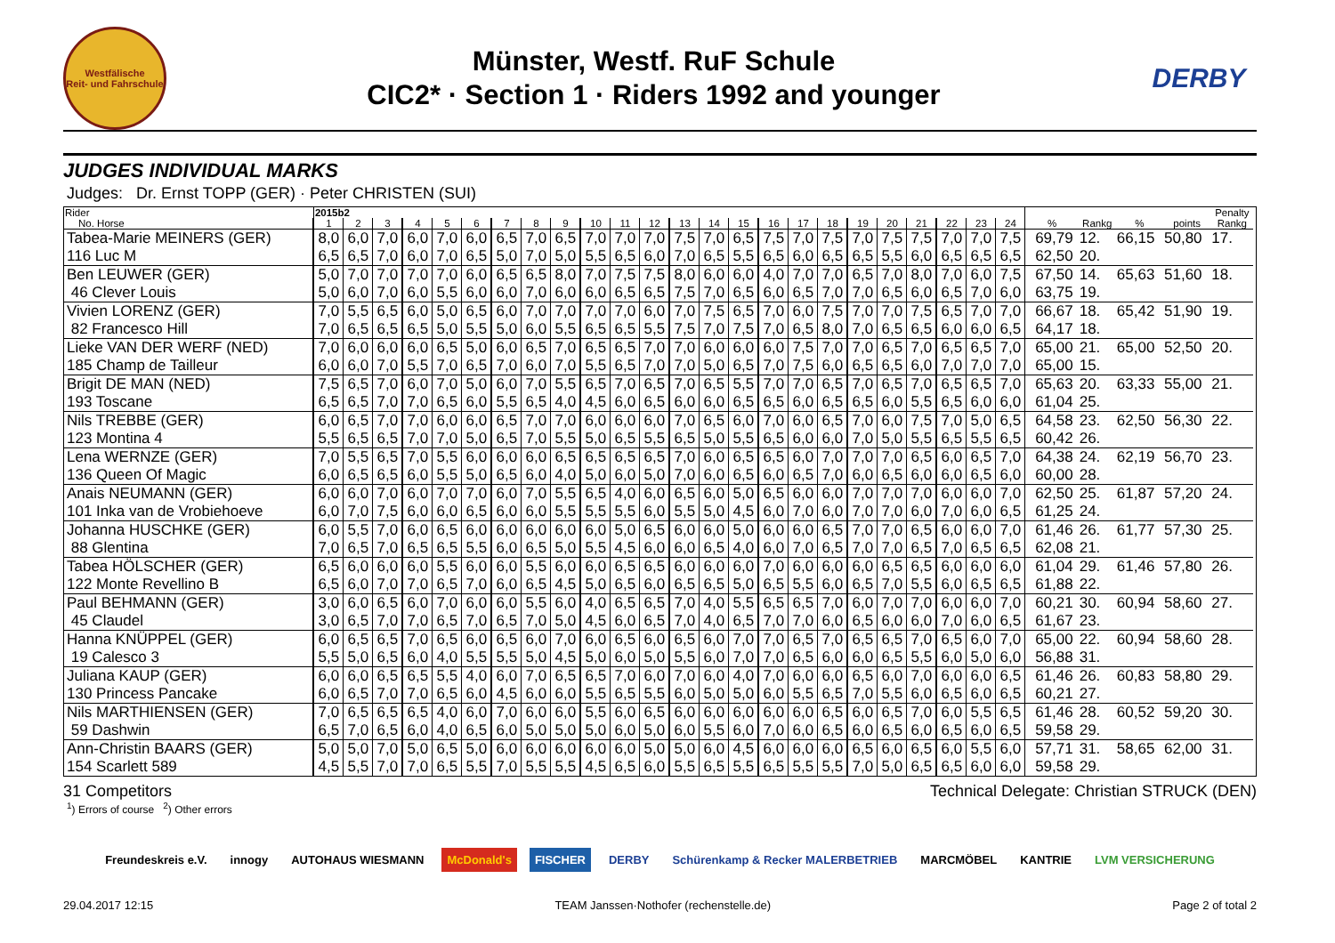Westfälische
Reit- und Fahrschule
Münster, Westf. RuF Schule
CIC2* · Section 1 · Riders 1992 and younger
DERBY
JUDGES INDIVIDUAL MARKS
Judges: Dr. Ernst TOPP (GER) · Peter CHRISTEN (SUI)
| Rider | 2015b2 | | | | | | | | | | | | | | | | | | | | | | | | | | | | Penalty | |
| --- | --- | --- | --- | --- | --- | --- | --- | --- | --- | --- | --- | --- | --- | --- | --- | --- | --- | --- | --- | --- | --- | --- | --- | --- | --- | --- | --- | --- | --- | --- |
| No. Horse | 1 | 2 | 3 | 4 | 5 | 6 | 7 | 8 | 9 | 10 | 11 | 12 | 13 | 14 | 15 | 16 | 17 | 18 | 19 | 20 | 21 | 22 | 23 | 24 | % | Rankg | % | points | Rankg | |
| Tabea-Marie MEINERS (GER) | 8,0 | 6,0 | 7,0 | 6,0 | 7,0 | 6,0 | 6,5 | 7,0 | 6,5 | 7,0 | 7,0 | 7,0 | 7,5 | 7,0 | 6,5 | 7,5 | 7,0 | 7,5 | 7,0 | 7,5 | 7,5 | 7,0 | 7,0 | 7,5 | 69,79 | 12. | 66,15 | 50,80 | 17. | |
| 116 Luc M | 6,5 | 6,5 | 7,0 | 6,0 | 7,0 | 6,5 | 5,0 | 7,0 | 5,0 | 5,5 | 6,5 | 6,0 | 7,0 | 6,5 | 5,5 | 6,5 | 6,0 | 6,5 | 6,5 | 5,5 | 6,0 | 6,5 | 6,5 | 6,5 | 62,50 | 20. | | | | |
| Ben LEUWER (GER) | 5,0 | 7,0 | 7,0 | 7,0 | 7,0 | 6,0 | 6,5 | 6,5 | 8,0 | 7,0 | 7,5 | 7,5 | 8,0 | 6,0 | 6,0 | 4,0 | 7,0 | 7,0 | 6,5 | 7,0 | 8,0 | 7,0 | 6,0 | 7,5 | 67,50 | 14. | 65,63 | 51,60 | 18. | |
| 46 Clever Louis | 5,0 | 6,0 | 7,0 | 6,0 | 5,5 | 6,0 | 6,0 | 7,0 | 6,0 | 6,0 | 6,5 | 6,5 | 7,5 | 7,0 | 6,5 | 6,0 | 6,5 | 7,0 | 7,0 | 6,5 | 6,0 | 6,5 | 7,0 | 6,0 | 63,75 | 19. | | | | |
| Vivien LORENZ (GER) | 7,0 | 5,5 | 6,5 | 6,0 | 5,0 | 6,5 | 6,0 | 7,0 | 7,0 | 7,0 | 7,0 | 6,0 | 7,0 | 7,5 | 6,5 | 7,0 | 6,0 | 7,5 | 7,0 | 7,0 | 7,5 | 6,5 | 7,0 | 7,0 | 66,67 | 18. | 65,42 | 51,90 | 19. | |
| 82 Francesco Hill | 7,0 | 6,5 | 6,5 | 6,5 | 5,0 | 5,5 | 5,0 | 6,0 | 5,5 | 6,5 | 6,5 | 5,5 | 7,5 | 7,0 | 7,5 | 7,0 | 6,5 | 8,0 | 7,0 | 6,5 | 6,5 | 6,0 | 6,0 | 6,5 | 64,17 | 18. | | | | |
| Lieke VAN DER WERF (NED) | 7,0 | 6,0 | 6,0 | 6,0 | 6,5 | 5,0 | 6,0 | 6,5 | 7,0 | 6,5 | 6,5 | 7,0 | 7,0 | 6,0 | 6,0 | 6,0 | 7,5 | 7,0 | 7,0 | 6,5 | 7,0 | 6,5 | 6,5 | 7,0 | 65,00 | 21. | 65,00 | 52,50 | 20. | |
| 185 Champ de Tailleur | 6,0 | 6,0 | 7,0 | 5,5 | 7,0 | 6,5 | 7,0 | 6,0 | 7,0 | 5,5 | 6,5 | 7,0 | 7,0 | 5,0 | 6,5 | 7,0 | 7,5 | 6,0 | 6,5 | 6,5 | 6,0 | 7,0 | 7,0 | 7,0 | 65,00 | 15. | | | | |
| Brigit DE MAN (NED) | 7,5 | 6,5 | 7,0 | 6,0 | 7,0 | 5,0 | 6,0 | 7,0 | 5,5 | 6,5 | 7,0 | 6,5 | 7,0 | 6,5 | 5,5 | 7,0 | 7,0 | 6,5 | 7,0 | 6,5 | 7,0 | 6,5 | 6,5 | 7,0 | 65,63 | 20. | 63,33 | 55,00 | 21. | |
| 193 Toscane | 6,5 | 6,5 | 7,0 | 7,0 | 6,5 | 6,0 | 5,5 | 6,5 | 4,0 | 4,5 | 6,0 | 6,5 | 6,0 | 6,0 | 6,5 | 6,5 | 6,0 | 6,5 | 6,5 | 6,0 | 5,5 | 6,5 | 6,0 | 6,0 | 61,04 | 25. | | | | |
| Nils TREBBE (GER) | 6,0 | 6,5 | 7,0 | 7,0 | 6,0 | 6,0 | 6,5 | 7,0 | 7,0 | 6,0 | 6,0 | 6,0 | 7,0 | 6,5 | 6,0 | 7,0 | 6,0 | 6,5 | 7,0 | 6,0 | 7,5 | 7,0 | 5,0 | 6,5 | 64,58 | 23. | 62,50 | 56,30 | 22. | |
| 123 Montina 4 | 5,5 | 6,5 | 6,5 | 7,0 | 7,0 | 5,0 | 6,5 | 7,0 | 5,5 | 5,0 | 6,5 | 5,5 | 6,5 | 5,0 | 5,5 | 6,5 | 6,0 | 6,0 | 7,0 | 5,0 | 5,5 | 6,5 | 5,5 | 6,5 | 60,42 | 26. | | | | |
| Lena WERNZE (GER) | 7,0 | 5,5 | 6,5 | 7,0 | 5,5 | 6,0 | 6,0 | 6,0 | 6,5 | 6,5 | 6,5 | 6,5 | 7,0 | 6,0 | 6,5 | 6,5 | 6,0 | 7,0 | 7,0 | 7,0 | 6,5 | 6,0 | 6,5 | 7,0 | 64,38 | 24. | 62,19 | 56,70 | 23. | |
| 136 Queen Of Magic | 6,0 | 6,5 | 6,5 | 6,0 | 5,5 | 5,0 | 6,5 | 6,0 | 4,0 | 5,0 | 6,0 | 5,0 | 7,0 | 6,0 | 6,5 | 6,0 | 6,5 | 7,0 | 6,0 | 6,5 | 6,0 | 6,0 | 6,5 | 6,0 | 60,00 | 28. | | | | |
| Anais NEUMANN (GER) | 6,0 | 6,0 | 7,0 | 6,0 | 7,0 | 7,0 | 6,0 | 7,0 | 5,5 | 6,5 | 4,0 | 6,0 | 6,5 | 6,0 | 5,0 | 6,5 | 6,0 | 6,0 | 7,0 | 7,0 | 7,0 | 6,0 | 6,0 | 7,0 | 62,50 | 25. | 61,87 | 57,20 | 24. | |
| 101 Inka van de Vrobiehoeve | 6,0 | 7,0 | 7,5 | 6,0 | 6,0 | 6,5 | 6,0 | 6,0 | 5,5 | 5,5 | 5,5 | 6,0 | 5,5 | 5,0 | 4,5 | 6,0 | 7,0 | 6,0 | 7,0 | 7,0 | 6,0 | 7,0 | 6,0 | 6,5 | 61,25 | 24. | | | | |
| Johanna HUSCHKE (GER) | 6,0 | 5,5 | 7,0 | 6,0 | 6,5 | 6,0 | 6,0 | 6,0 | 6,0 | 6,0 | 5,0 | 6,5 | 6,0 | 6,0 | 5,0 | 6,0 | 6,0 | 6,5 | 7,0 | 7,0 | 6,5 | 6,0 | 6,0 | 7,0 | 61,46 | 26. | 61,77 | 57,30 | 25. | |
| 88 Glentina | 7,0 | 6,5 | 7,0 | 6,5 | 6,5 | 5,5 | 6,0 | 6,5 | 5,0 | 5,5 | 4,5 | 6,0 | 6,0 | 6,5 | 4,0 | 6,0 | 7,0 | 6,5 | 7,0 | 7,0 | 6,5 | 7,0 | 6,5 | 6,5 | 62,08 | 21. | | | | |
| Tabea HÖLSCHER (GER) | 6,5 | 6,0 | 6,0 | 6,0 | 5,5 | 6,0 | 6,0 | 5,5 | 6,0 | 6,0 | 6,5 | 6,5 | 6,0 | 6,0 | 6,0 | 7,0 | 6,0 | 6,0 | 6,0 | 6,5 | 6,5 | 6,0 | 6,0 | 6,0 | 61,04 | 29. | 61,46 | 57,80 | 26. | |
| 122 Monte Revellino B | 6,5 | 6,0 | 7,0 | 7,0 | 6,5 | 7,0 | 6,0 | 6,5 | 4,5 | 5,0 | 6,5 | 6,0 | 6,5 | 6,5 | 5,0 | 6,5 | 5,5 | 6,0 | 6,5 | 7,0 | 5,5 | 6,0 | 6,5 | 6,5 | 61,88 | 22. | | | | |
| Paul BEHMANN (GER) | 3,0 | 6,0 | 6,5 | 6,0 | 7,0 | 6,0 | 6,0 | 5,5 | 6,0 | 4,0 | 6,5 | 6,5 | 7,0 | 4,0 | 5,5 | 6,5 | 6,5 | 7,0 | 6,0 | 7,0 | 7,0 | 6,0 | 6,0 | 7,0 | 60,21 | 30. | 60,94 | 58,60 | 27. | |
| 45 Claudel | 3,0 | 6,5 | 7,0 | 7,0 | 6,5 | 7,0 | 6,5 | 7,0 | 5,0 | 4,5 | 6,0 | 6,5 | 7,0 | 4,0 | 6,5 | 7,0 | 7,0 | 6,0 | 6,5 | 6,0 | 6,0 | 7,0 | 6,0 | 6,5 | 61,67 | 23. | | | | |
| Hanna KNÜPPEL (GER) | 6,0 | 6,5 | 6,5 | 7,0 | 6,5 | 6,0 | 6,5 | 6,0 | 7,0 | 6,0 | 6,5 | 6,0 | 6,5 | 6,0 | 7,0 | 7,0 | 6,5 | 7,0 | 6,5 | 6,5 | 7,0 | 6,5 | 6,0 | 7,0 | 65,00 | 22. | 60,94 | 58,60 | 28. | |
| 19 Calesco 3 | 5,5 | 5,0 | 6,5 | 6,0 | 4,0 | 5,5 | 5,5 | 5,0 | 4,5 | 5,0 | 6,0 | 5,0 | 5,5 | 6,0 | 7,0 | 7,0 | 6,5 | 6,0 | 6,0 | 6,5 | 5,5 | 6,0 | 5,0 | 6,0 | 56,88 | 31. | | | | |
| Juliana KAUP (GER) | 6,0 | 6,0 | 6,5 | 6,5 | 5,5 | 4,0 | 6,0 | 7,0 | 6,5 | 6,5 | 7,0 | 6,0 | 7,0 | 6,0 | 4,0 | 7,0 | 6,0 | 6,0 | 6,5 | 6,0 | 7,0 | 6,0 | 6,0 | 6,5 | 61,46 | 26. | 60,83 | 58,80 | 29. | |
| 130 Princess Pancake | 6,0 | 6,5 | 7,0 | 7,0 | 6,5 | 6,0 | 4,5 | 6,0 | 6,0 | 5,5 | 6,5 | 5,5 | 6,0 | 5,0 | 5,0 | 6,0 | 5,5 | 6,5 | 7,0 | 5,5 | 6,0 | 6,5 | 6,0 | 6,5 | 60,21 | 27. | | | | |
| Nils MARTHIENSEN (GER) | 7,0 | 6,5 | 6,5 | 6,5 | 4,0 | 6,0 | 7,0 | 6,0 | 6,0 | 5,5 | 6,0 | 6,5 | 6,0 | 6,0 | 6,0 | 6,0 | 6,0 | 6,5 | 6,0 | 6,5 | 7,0 | 6,0 | 5,5 | 6,5 | 61,46 | 28. | 60,52 | 59,20 | 30. | |
| 59 Dashwin | 6,5 | 7,0 | 6,5 | 6,0 | 4,0 | 6,5 | 6,0 | 5,0 | 5,0 | 5,0 | 6,0 | 5,0 | 6,0 | 5,5 | 6,0 | 7,0 | 6,0 | 6,5 | 6,0 | 6,5 | 6,0 | 6,5 | 6,0 | 6,5 | 59,58 | 29. | | | | |
| Ann-Christin BAARS (GER) | 5,0 | 5,0 | 7,0 | 5,0 | 6,5 | 5,0 | 6,0 | 6,0 | 6,0 | 6,0 | 6,0 | 5,0 | 5,0 | 6,0 | 4,5 | 6,0 | 6,0 | 6,0 | 6,5 | 6,0 | 6,5 | 6,0 | 5,5 | 6,0 | 57,71 | 31. | 58,65 | 62,00 | 31. | |
| 154 Scarlett 589 | 4,5 | 5,5 | 7,0 | 7,0 | 6,5 | 5,5 | 7,0 | 5,5 | 5,5 | 4,5 | 6,5 | 6,0 | 5,5 | 6,5 | 5,5 | 6,5 | 5,5 | 5,5 | 7,0 | 5,0 | 6,5 | 6,5 | 6,0 | 6,0 | 59,58 | 29. | | | | |
31 Competitors Technical Delegate: Christian STRUCK (DEN)
<sup>1</sup>) Errors of course <sup>2</sup>) Other errors
Freundeskreis e.V. innogy AUTOHAUS WIESMANN McDonald's FISCHER DERBY Schürenkamp & Recker MALERBETRIEB MARCMÖBEL KANTRIE LVM VERSICHERUNG
29.04.2017 12:15 TEAM Janssen·Nothofer (rechenstelle.de) Page 2 of total 2